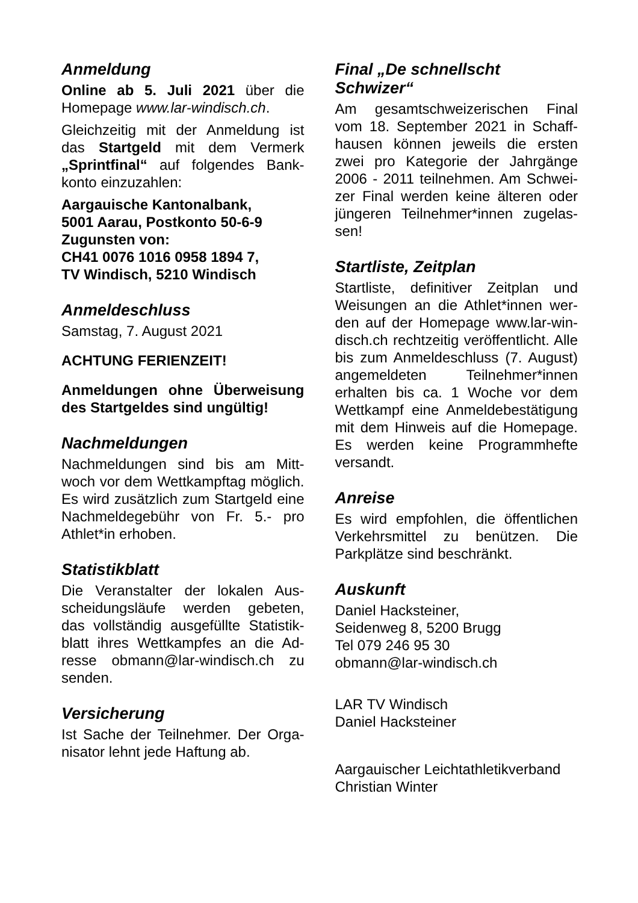Anmeldung
Online ab 5. Juli 2021 über die Homepage www.lar-windisch.ch.
Gleichzeitig mit der Anmeldung ist das Startgeld mit dem Vermerk „Sprintfinal“ auf folgendes Bank­konto einzuzahlen:
Aargauische Kantonalbank,
5001 Aarau, Postkonto 50-6-9
Zugunsten von:
CH41 0076 1016 0958 1894 7,
TV Windisch, 5210 Windisch
Anmeldeschluss
Samstag, 7. August 2021
ACHTUNG FERIENZEIT!
Anmeldungen ohne Überweisung des Startgeldes sind ungültig!
Nachmeldungen
Nachmeldungen sind bis am Mitt­woch vor dem Wettkampftag mög­lich. Es wird zusätzlich zum Startgeld eine Nachmeldegebühr von Fr. 5.- pro Athlet*in erhoben.
Statistikblatt
Die Veranstalter der lokalen Aus­scheidungsläufe werden gebeten, das vollständig ausgefüllte Statistik­blatt ihres Wettkampfes an die Ad­resse obmann@lar-windisch.ch zu senden.
Versicherung
Ist Sache der Teilnehmer. Der Orga­nisator lehnt jede Haftung ab.
Final „De schnellscht
Schwizer“
Am gesamtschweizerischen Final vom 18. September 2021 in Schaff­hausen können jeweils die ersten zwei pro Kategorie der Jahrgänge 2006 - 2011 teilnehmen. Am Schwei­zer Final werden keine älteren oder jüngeren Teilnehmer*innen zugelas­sen!
Startliste, Zeitplan
Startliste, definitiver Zeitplan und Weisungen an die Athlet*innen wer­den auf der Homepage www.lar-win­disch.ch rechtzeitig veröffentlicht. Alle bis zum Anmeldeschluss (7. Au­gust) angemeldeten Teilnehmer*in­nen erhalten bis ca. 1 Woche vor dem Wettkampf eine Anmeldebestä­tigung mit dem Hinweis auf die Homepage. Es werden keine Pro­grammhefte versandt.
Anreise
Es wird empfohlen, die öffentlichen Verkehrsmittel zu benützen. Die Parkplätze sind beschränkt.
Auskunft
Daniel Hacksteiner,
Seidenweg 8, 5200 Brugg
Tel 079 246 95 30
obmann@lar-windisch.ch
LAR TV Windisch
Daniel Hacksteiner
Aargauischer Leichtathletikverband
Christian Winter